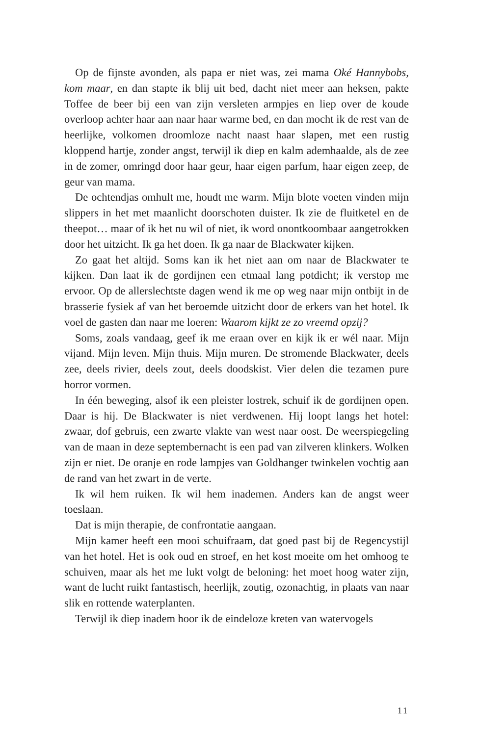Op de fijnste avonden, als papa er niet was, zei mama Oké Hannybobs, kom maar, en dan stapte ik blij uit bed, dacht niet meer aan heksen, pakte Toffee de beer bij een van zijn versleten armpjes en liep over de koude overloop achter haar aan naar haar warme bed, en dan mocht ik de rest van de heerlijke, volkomen droomloze nacht naast haar slapen, met een rustig kloppend hartje, zonder angst, terwijl ik diep en kalm ademhaalde, als de zee in de zomer, omringd door haar geur, haar eigen parfum, haar eigen zeep, de geur van mama.
De ochtendjas omhult me, houdt me warm. Mijn blote voeten vinden mijn slippers in het met maanlicht doorschoten duister. Ik zie de fluitketel en de theepot… maar of ik het nu wil of niet, ik word onontkoombaar aangetrokken door het uitzicht. Ik ga het doen. Ik ga naar de Blackwater kijken.
Zo gaat het altijd. Soms kan ik het niet aan om naar de Blackwater te kijken. Dan laat ik de gordijnen een etmaal lang potdicht; ik verstop me ervoor. Op de allerslechtste dagen wend ik me op weg naar mijn ontbijt in de brasserie fysiek af van het beroemde uitzicht door de erkers van het hotel. Ik voel de gasten dan naar me loeren: Waarom kijkt ze zo vreemd opzij?
Soms, zoals vandaag, geef ik me eraan over en kijk ik er wél naar. Mijn vijand. Mijn leven. Mijn thuis. Mijn muren. De stromende Blackwater, deels zee, deels rivier, deels zout, deels doodskist. Vier delen die tezamen pure horror vormen.
In één beweging, alsof ik een pleister lostrek, schuif ik de gordijnen open. Daar is hij. De Blackwater is niet verdwenen. Hij loopt langs het hotel: zwaar, dof gebruis, een zwarte vlakte van west naar oost. De weerspiegeling van de maan in deze septembernacht is een pad van zilveren klinkers. Wolken zijn er niet. De oranje en rode lampjes van Goldhanger twinkelen vochtig aan de rand van het zwart in de verte.
Ik wil hem ruiken. Ik wil hem inademen. Anders kan de angst weer toeslaan.
Dat is mijn therapie, de confrontatie aangaan.
Mijn kamer heeft een mooi schuifraam, dat goed past bij de Regencystijl van het hotel. Het is ook oud en stroef, en het kost moeite om het omhoog te schuiven, maar als het me lukt volgt de beloning: het moet hoog water zijn, want de lucht ruikt fantastisch, heerlijk, zoutig, ozonachtig, in plaats van naar slik en rottende waterplanten.
Terwijl ik diep inadem hoor ik de eindeloze kreten van watervogels
11